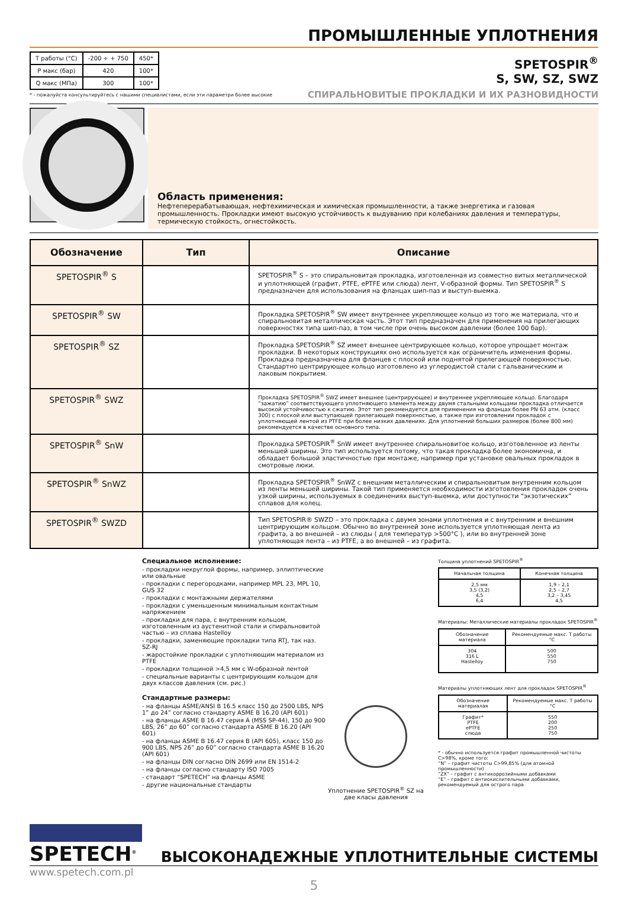ПРОМЫШЛЕННЫЕ УПЛОТНЕНИЯ
| T работы (°C) | -200 ÷ + 750 | 450* |
| P макс (бар) | 420 | 100* |
| Q макс (МПа) | 300 | 100* |
* - пожалуйста консультируйтесь с нашими специалистами, если эти параметри более высокие
SPETOSPIR<sup>®</sup>
S, SW, SZ, SWZ
СПИРАЛЬНОВИТЫЕ ПРОКЛАДКИ И ИХ РАЗНОВИДНОСТИ
Область применения:
Нефтеперерабатывающая, нефтехимическая и химическая промышленности, а также энергетика и газовая промышленность. Прокладки имеют высокую устойчивость к выдуванию при колебаниях давления и температуры, термическую стойкость, огнестойкость.
| Обозначение | Тип | Описание |
| --- | --- | --- |
| SPETOSPIR<sup>®</sup> S | | SPETOSPIR<sup>®</sup> S – это спиральновитая прокладка, изготовленная из совместно витых металлической и уплотняющей (графит, PTFE, ePTFE или слюда) лент, V-образной формы. Тип SPETOSPIR<sup>®</sup> S предназначен для использования на фланцах шип-паз и выступ-выемка. |
| SPETOSPIR<sup>®</sup> SW | | Прокладка SPETOSPIR<sup>®</sup> SW имеет внутреннее укрепляющее кольцо из того же материала, что и спиральновитая металлическая часть. Этот тип предназначен для применения на прилегающих поверхностях типа шип-паз, в том числе при очень высоком давлении (более 100 бар). |
| SPETOSPIR<sup>®</sup> SZ | | Прокладка SPETOSPIR<sup>®</sup> SZ имеет внешнее центрирующее кольцо, которое упрощает монтаж прокладки. В некоторых конструкциях оно используется как ограничитель изменения формы. Прокладка предназначена для фланцев с плоской или поднятой прилегающей поверхностью. Стандартно центрирующее кольцо изготовлено из углеродистой стали с гальваническим и лаковым покрытием. |
| SPETOSPIR<sup>®</sup> SWZ | | Прокладка SPETOSPIR<sup>®</sup> SWZ имеет внешнее (центрирующее) и внутреннее укрепляющее кольцо. Благодаря “зажатию” соответствующего уплотняющего элемента между двумя стальными кольцами прокладка отличается высокой устойчивостью к сжатию. Этот тип рекомендуется для применения на фланцах более PN 63 атм. (класс 300) с плоской или выступающей прилегающей поверхностью, а также при изготовлении прокладок с уплотняющей лентой из PTFE при более низких давлениях. Для уплотнений больших размеров (более 800 мм) рекомендуется в качестве основного типа. |
| SPETOSPIR<sup>®</sup> SnW | | Прокладка SPETOSPIR<sup>®</sup> SnW имеет внутреннее спиральновитое кольцо, изготовленное из ленты меньшей ширины. Это тип используется потому, что такая прокладка более экономична, и обладает большой эластичностью при монтаже, например при установке овальных прокладок в смотровые люки. |
| SPETOSPIR<sup>®</sup> SnWZ | | Прокладка SPETOSPIR<sup>®</sup> SnWZ с внешним металлическим и спиральновитым внутренним кольцом из ленты меньшей ширины. Такой тип применяется необходимости изготовления прокладок очень узкой ширины, используемых в соединениях выступ-выемка, или доступности “экзотических” сплавов для колец. |
| SPETOSPIR<sup>®</sup> SWZD | | Тип SPETOSPIR® SWZD – это прокладка с двумя зонами уплотнения и с внутренним и внешним центрирующим кольцом. Обычно во внутренней зоне используется уплотняющая лента из графита, а во внешней – из слюды ( для температур >500°C ), или во внутренней зоне уплотняющая лента – из PTFE, а во внешней – из графита. |
Специальное исполнение:
- прокладки некруглой формы, например, эллиптические или овальные
- прокладки с перегородками, например MPL 23, MPL 10, GUS 32
- прокладки с монтажными держателями
- прокладки с уменьшенным минимальным контактным напряжением
- прокладки для пара, с внутренним кольцом, изготовленным из аустенитной стали и спиральновитой частью – из сплава Hastelloy
- прокладки, заменяющие прокладки типа RTJ, так наз. SZ-RJ
- жаростойкие прокладки с уплотняющим материалом из PTFE
- прокладки толщиной >4,5 мм с W-образной лентой
- специальные варианты с центрирующим кольцом для двух классов давления (см. рис.)
Стандартные размеры:
- на фланцы ASME/ANSI B 16.5 класс 150 до 2500 LBS, NPS 1” до 24” согласно стандарту ASME B 16.20 (API 601)
- на фланцы ASME B 16.47 серия A (MSS SP-44), 150 до 900 LBS, 26” до 60” согласно стандарта ASME B 16.20 (API 601)
- на фланцы ASME B 16.47 серия B (API 605), класс 150 до 900 LBS, NPS 26” до 60” согласно стандарта ASME B 16.20 (API 601)
- на фланцы DIN согласно DIN 2699 или EN 1514-2
- на фланцы согласно стандарту ISO 7005
- стандарт “SPETECH” на фланцы ASME
- другие национальные стандарты
Уплотнение SPETOSPIR<sup>®</sup> SZ на две класы давления
Толщина уплотнений SPETOSPIR<sup>®</sup>
| Начальная толщина | Конечная толщина |
| --- | --- |
| 2,5 мм 3,5 (3,2) 4,5 6,4 | 1,9 – 2,1 2,5 – 2,7 3,2 – 3,45 4,5 |
Материалы: Металлические материалы прокладок SPETOSPIR<sup>®</sup>
| Обозначение материала | Рекомендуемые макс. T работы °C |
| --- | --- |
| 304 316 L Hastelloy | 500 550 750 |
Материалы уплотняющих лент для прокладок SPETOSPIR<sup>®</sup>
| Обозначение материалая | Рекомендуемые макс. T работы °C |
| --- | --- |
| Графит* PTFE ePTFE слюда | 550 200 250 750 |
* - обычно используется графит промышленной чистоты C>98%, кроме того:
“N” – графит чистоты C>99,85% (для атомной промышленности)
“ZX” – графит с антикоррозийными добавками
“E” – графит с антиокислительными добавками, рекомендуемый для острого пара
SPETECH<sup>®</sup>
ВЫСОКОНАДЕЖНЫЕ УПЛОТНИТЕЛЬНЫЕ СИСТЕМЫ
www.spetech.com.pl
5